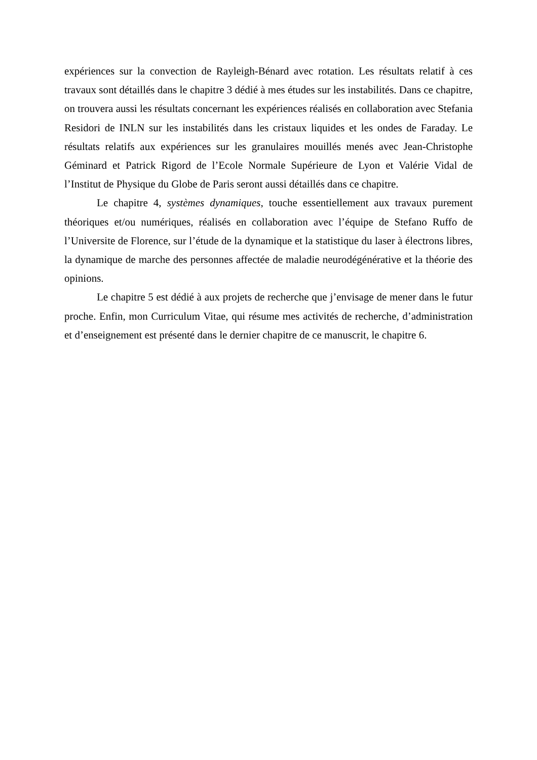expériences sur la convection de Rayleigh-Bénard avec rotation. Les résultats relatif à ces travaux sont détaillés dans le chapitre 3 dédié à mes études sur les instabilités. Dans ce chapitre, on trouvera aussi les résultats concernant les expériences réalisés en collaboration avec Stefania Residori de INLN sur les instabilités dans les cristaux liquides et les ondes de Faraday. Le résultats relatifs aux expériences sur les granulaires mouillés menés avec Jean-Christophe Géminard et Patrick Rigord de l’Ecole Normale Supérieure de Lyon et Valérie Vidal de l’Institut de Physique du Globe de Paris seront aussi détaillés dans ce chapitre.
Le chapitre 4, systèmes dynamiques, touche essentiellement aux travaux purement théoriques et/ou numériques, réalisés en collaboration avec l’équipe de Stefano Ruffo de l’Universite de Florence, sur l’étude de la dynamique et la statistique du laser à électrons libres, la dynamique de marche des personnes affectée de maladie neurodégénérative et la théorie des opinions.
Le chapitre 5 est dédié à aux projets de recherche que j’envisage de mener dans le futur proche. Enfin, mon Curriculum Vitae, qui résume mes activités de recherche, d’administration et d’enseignement est présenté dans le dernier chapitre de ce manuscrit, le chapitre 6.